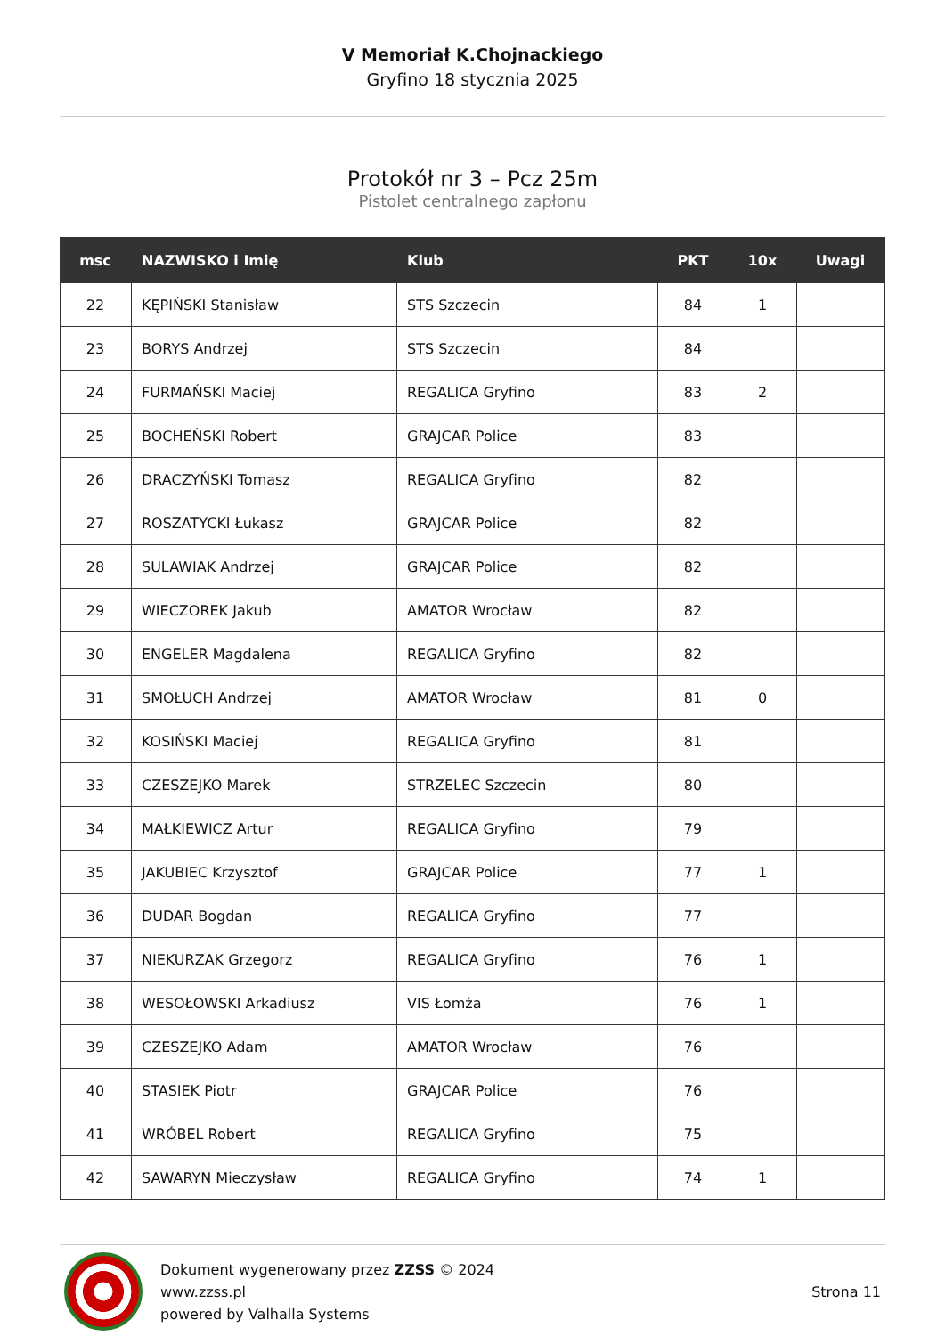V Memoriał K.Chojnackiego
Gryfino 18 stycznia 2025
Protokół nr 3 – Pcz 25m
Pistolet centralnego zapłonu
| msc | NAZWISKO i Imię | Klub | PKT | 10x | Uwagi |
| --- | --- | --- | --- | --- | --- |
| 22 | KĘPIŃSKI Stanisław | STS Szczecin | 84 | 1 | |
| 23 | BORYS Andrzej | STS Szczecin | 84 | | |
| 24 | FURMAŃSKI Maciej | REGALICA Gryfino | 83 | 2 | |
| 25 | BOCHEŃSKI Robert | GRAJCAR Police | 83 | | |
| 26 | DRACZYŃSKI Tomasz | REGALICA Gryfino | 82 | | |
| 27 | ROSZATYCKI Łukasz | GRAJCAR Police | 82 | | |
| 28 | SULAWIAK Andrzej | GRAJCAR Police | 82 | | |
| 29 | WIECZOREK Jakub | AMATOR Wrocław | 82 | | |
| 30 | ENGELER Magdalena | REGALICA Gryfino | 82 | | |
| 31 | SMOŁUCH Andrzej | AMATOR Wrocław | 81 | 0 | |
| 32 | KOSIŃSKI Maciej | REGALICA Gryfino | 81 | | |
| 33 | CZESZEJKO Marek | STRZELEC Szczecin | 80 | | |
| 34 | MAŁKIEWICZ Artur | REGALICA Gryfino | 79 | | |
| 35 | JAKUBIEC Krzysztof | GRAJCAR Police | 77 | 1 | |
| 36 | DUDAR Bogdan | REGALICA Gryfino | 77 | | |
| 37 | NIEKURZAK Grzegorz | REGALICA Gryfino | 76 | 1 | |
| 38 | WESOŁOWSKI Arkadiusz | VIS Łomża | 76 | 1 | |
| 39 | CZESZEJKO Adam | AMATOR Wrocław | 76 | | |
| 40 | STASIEK Piotr | GRAJCAR Police | 76 | | |
| 41 | WRÓBEL Robert | REGALICA Gryfino | 75 | | |
| 42 | SAWARYN Mieczysław | REGALICA Gryfino | 74 | 1 | |
Dokument wygenerowany przez ZZSS © 2024
www.zzss.pl
powered by Valhalla Systems
Strona 11